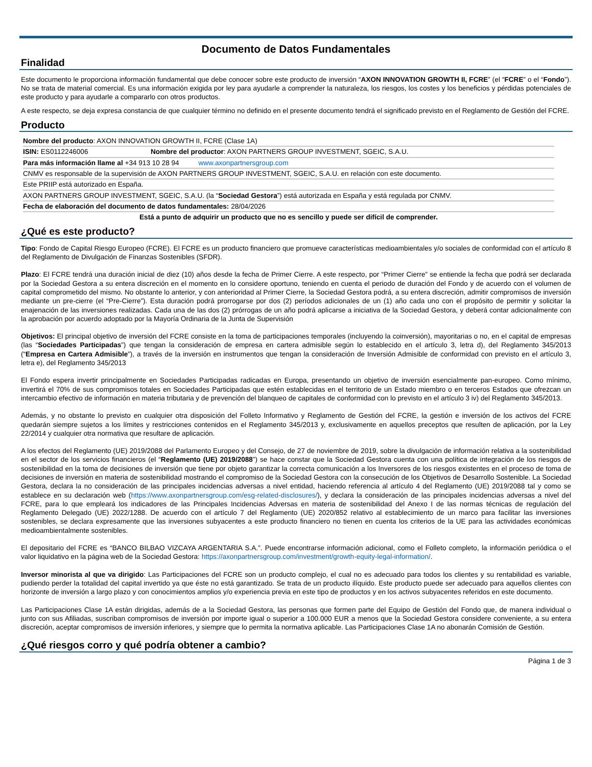Documento de Datos Fundamentales
Finalidad
Este documento le proporciona información fundamental que debe conocer sobre este producto de inversión “AXON INNOVATION GROWTH II, FCRE” (el “FCRE” o el “Fondo”). No se trata de material comercial. Es una información exigida por ley para ayudarle a comprender la naturaleza, los riesgos, los costes y los beneficios y pérdidas potenciales de este producto y para ayudarle a compararlo con otros productos.
A este respecto, se deja expresa constancia de que cualquier término no definido en el presente documento tendrá el significado previsto en el Reglamento de Gestión del FCRE.
Producto
| Nombre del producto : AXON INNOVATION GROWTH II, FCRE (Clase 1A) | |
| ISIN: ES0112246006 | Nombre del productor : AXON PARTNERS GROUP INVESTMENT, SGEIC, S.A.U. |
| Para más información llame al +34 913 10 28 94 www.axonpartnersgroup.com | |
| CNMV es responsable de la supervisión de AXON PARTNERS GROUP INVESTMENT, SGEIC, S.A.U. en relación con este documento. | |
| Este PRIIP está autorizado en España. | |
| AXON PARTNERS GROUP INVESTMENT, SGEIC, S.A.U. (la “ Sociedad Gestora ”) está autorizada en España y está regulada por CNMV. | |
| Fecha de elaboración del documento de datos fundamentales: 28/04/2026 | |
| Está a punto de adquirir un producto que no es sencillo y puede ser difícil de comprender. | |
¿Qué es este producto?
Tipo: Fondo de Capital Riesgo Europeo (FCRE). El FCRE es un producto financiero que promueve características medioambientales y/o sociales de conformidad con el artículo 8 del Reglamento de Divulgación de Finanzas Sostenibles (SFDR).
Plazo: El FCRE tendrá una duración inicial de diez (10) años desde la fecha de Primer Cierre. A este respecto, por “Primer Cierre” se entiende la fecha que podrá ser declarada por la Sociedad Gestora a su entera discreción en el momento en lo considere oportuno, teniendo en cuenta el periodo de duración del Fondo y de acuerdo con el volumen de capital comprometido del mismo. No obstante lo anterior, y con anterioridad al Primer Cierre, la Sociedad Gestora podrá, a su entera discreción, admitir compromisos de inversión mediante un pre-cierre (el “Pre-Cierre”). Esta duración podrá prorrogarse por dos (2) períodos adicionales de un (1) año cada uno con el propósito de permitir y solicitar la enajenación de las inversiones realizadas. Cada una de las dos (2) prórrogas de un año podrá aplicarse a iniciativa de la Sociedad Gestora, y deberá contar adicionalmente con la aprobación por acuerdo adoptado por la Mayoría Ordinaria de la Junta de Supervisión
Objetivos: El principal objetivo de inversión del FCRE consiste en la toma de participaciones temporales (incluyendo la coinversión), mayoritarias o no, en el capital de empresas (las “Sociedades Participadas”) que tengan la consideración de empresa en cartera admisible según lo establecido en el artículo 3, letra d), del Reglamento 345/2013 (“Empresa en Cartera Admisible”), a través de la inversión en instrumentos que tengan la consideración de Inversión Admisible de conformidad con previsto en el artículo 3, letra e), del Reglamento 345/2013
El Fondo espera invertir principalmente en Sociedades Participadas radicadas en Europa, presentando un objetivo de inversión esencialmente pan-europeo. Como mínimo, invertirá el 70% de sus compromisos totales en Sociedades Participadas que estén establecidas en el territorio de un Estado miembro o en terceros Estados que ofrezcan un intercambio efectivo de información en materia tributaria y de prevención del blanqueo de capitales de conformidad con lo previsto en el artículo 3 iv) del Reglamento 345/2013.
Además, y no obstante lo previsto en cualquier otra disposición del Folleto Informativo y Reglamento de Gestión del FCRE, la gestión e inversión de los activos del FCRE quedarán siempre sujetos a los límites y restricciones contenidos en el Reglamento 345/2013 y, exclusivamente en aquellos preceptos que resulten de aplicación, por la Ley 22/2014 y cualquier otra normativa que resultare de aplicación.
A los efectos del Reglamento (UE) 2019/2088 del Parlamento Europeo y del Consejo, de 27 de noviembre de 2019, sobre la divulgación de información relativa a la sostenibilidad en el sector de los servicios financieros (el “Reglamento (UE) 2019/2088”) se hace constar que la Sociedad Gestora cuenta con una política de integración de los riesgos de sostenibilidad en la toma de decisiones de inversión que tiene por objeto garantizar la correcta comunicación a los Inversores de los riesgos existentes en el proceso de toma de decisiones de inversión en materia de sostenibilidad mostrando el compromiso de la Sociedad Gestora con la consecución de los Objetivos de Desarrollo Sostenible. La Sociedad Gestora, declara la no consideración de las principales incidencias adversas a nivel entidad, haciendo referencia al artículo 4 del Reglamento (UE) 2019/2088 tal y como se establece en su declaración web (https://www.axonpartnersgroup.com/esg-related-disclosures/), y declara la consideración de las principales incidencias adversas a nivel del FCRE, para lo que empleará los indicadores de las Principales Incidencias Adversas en materia de sostenibilidad del Anexo I de las normas técnicas de regulación del Reglamento Delegado (UE) 2022/1288. De acuerdo con el artículo 7 del Reglamento (UE) 2020/852 relativo al establecimiento de un marco para facilitar las inversiones sostenibles, se declara expresamente que las inversiones subyacentes a este producto financiero no tienen en cuenta los criterios de la UE para las actividades económicas medioambientalmente sostenibles.
El depositario del FCRE es “BANCO BILBAO VIZCAYA ARGENTARIA S.A.”. Puede encontrarse información adicional, como el Folleto completo, la información periódica o el valor liquidativo en la página web de la Sociedad Gestora: https://axonpartnersgroup.com/investment/growth-equity-legal-information/.
Inversor minorista al que va dirigido: Las Participaciones del FCRE son un producto complejo, el cual no es adecuado para todos los clientes y su rentabilidad es variable, pudiendo perder la totalidad del capital invertido ya que éste no está garantizado. Se trata de un producto ilíquido. Este producto puede ser adecuado para aquellos clientes con horizonte de inversión a largo plazo y con conocimientos amplios y/o experiencia previa en este tipo de productos y en los activos subyacentes referidos en este documento.
Las Participaciones Clase 1A están dirigidas, además de a la Sociedad Gestora, las personas que formen parte del Equipo de Gestión del Fondo que, de manera individual o junto con sus Afiliadas, suscriban compromisos de inversión por importe igual o superior a 100.000 EUR a menos que la Sociedad Gestora considere conveniente, a su entera discreción, aceptar compromisos de inversión inferiores, y siempre que lo permita la normativa aplicable. Las Participaciones Clase 1A no abonarán Comisión de Gestión.
¿Qué riesgos corro y qué podría obtener a cambio?
Página 1 de 3